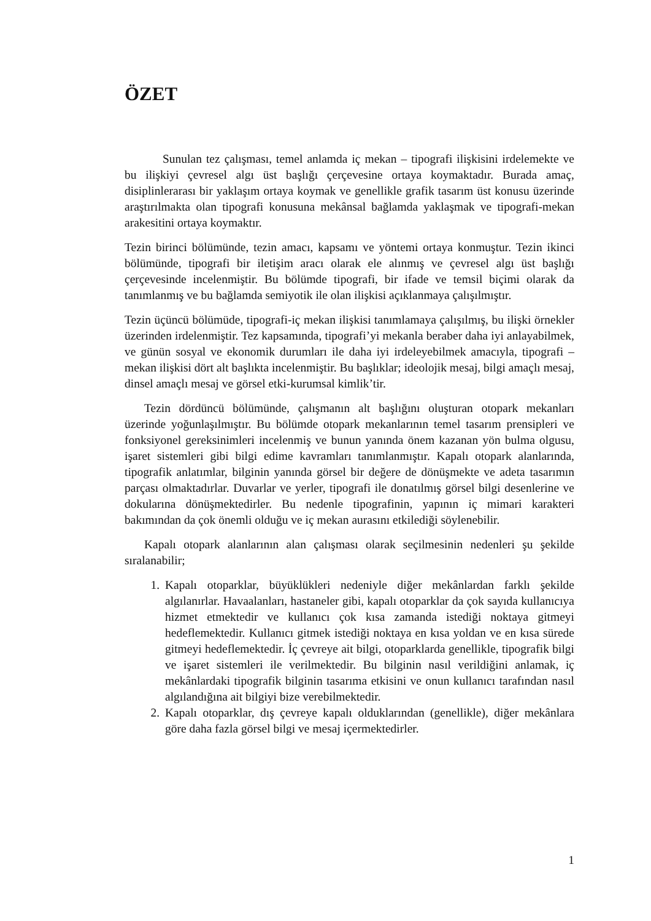ÖZET
Sunulan tez çalışması, temel anlamda iç mekan – tipografi ilişkisini irdelemekte ve bu ilişkiyi çevresel algı üst başlığı çerçevesine ortaya koymaktadır. Burada amaç, disiplinlerarası bir yaklaşım ortaya koymak ve genellikle grafik tasarım üst konusu üzerinde araştırılmakta olan tipografi konusuna mekânsal bağlamda yaklaşmak ve tipografi-mekan arakesitini ortaya koymaktır.
Tezin birinci bölümünde, tezin amacı, kapsamı ve yöntemi ortaya konmuştur. Tezin ikinci bölümünde, tipografi bir iletişim aracı olarak ele alınmış ve çevresel algı üst başlığı çerçevesinde incelenmiştir. Bu bölümde tipografi, bir ifade ve temsil biçimi olarak da tanımlanmış ve bu bağlamda semiyotik ile olan ilişkisi açıklanmaya çalışılmıştır.
Tezin üçüncü bölümüde, tipografi-iç mekan ilişkisi tanımlamaya çalışılmış, bu ilişki örnekler üzerinden irdelenmiştir. Tez kapsamında, tipografi’yi mekanla beraber daha iyi anlayabilmek, ve günün sosyal ve ekonomik durumları ile daha iyi irdeleyebilmek amacıyla, tipografi – mekan ilişkisi dört alt başlıkta incelenmiştir. Bu başlıklar; ideolojik mesaj, bilgi amaçlı mesaj, dinsel amaçlı mesaj ve görsel etki-kurumsal kimlik’tir.
Tezin dördüncü bölümünde, çalışmanın alt başlığını oluşturan otopark mekanları üzerinde yoğunlaşılmıştır. Bu bölümde otopark mekanlarının temel tasarım prensipleri ve fonksiyonel gereksinimleri incelenmiş ve bunun yanında önem kazanan yön bulma olgusu, işaret sistemleri gibi bilgi edime kavramları tanımlanmıştır. Kapalı otopark alanlarında, tipografik anlatımlar, bilginin yanında görsel bir değere de dönüşmekte ve adeta tasarımın parçası olmaktadırlar. Duvarlar ve yerler, tipografi ile donatılmış görsel bilgi desenlerine ve dokularına dönüşmektedirler. Bu nedenle tipografinin, yapının iç mimari karakteri bakımından da çok önemli olduğu ve iç mekan aurasını etkilediği söylenebilir.
Kapalı otopark alanlarının alan çalışması olarak seçilmesinin nedenleri şu şekilde sıralanabilir;
1. Kapalı otoparklar, büyüklükleri nedeniyle diğer mekânlardan farklı şekilde algılanırlar. Havaalanları, hastaneler gibi, kapalı otoparklar da çok sayıda kullanıcıya hizmet etmektedir ve kullanıcı çok kısa zamanda istediği noktaya gitmeyi hedeflemektedir. Kullanıcı gitmek istediği noktaya en kısa yoldan ve en kısa sürede gitmeyi hedeflemektedir. İç çevreye ait bilgi, otoparklarda genellikle, tipografik bilgi ve işaret sistemleri ile verilmektedir. Bu bilginin nasıl verildiğini anlamak, iç mekânlardaki tipografik bilginin tasarıma etkisini ve onun kullanıcı tarafından nasıl algılandığına ait bilgiyi bize verebilmektedir.
2. Kapalı otoparklar, dış çevreye kapalı olduklarından (genellikle), diğer mekânlara göre daha fazla görsel bilgi ve mesaj içermektedirler.
1